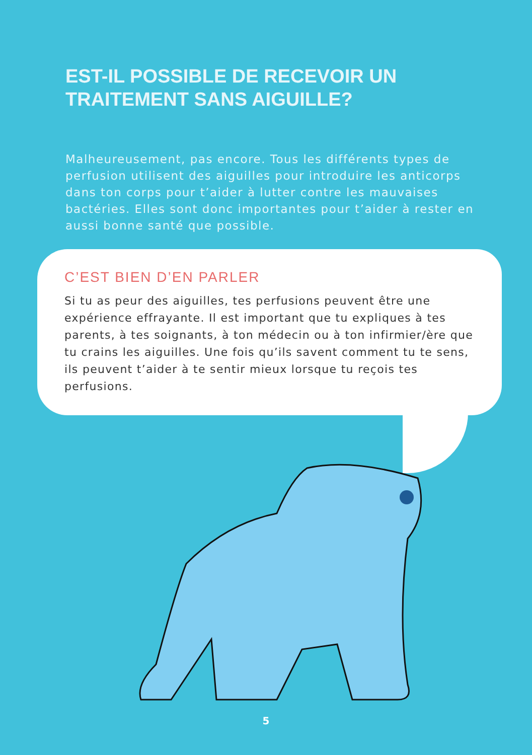EST-IL POSSIBLE DE RECEVOIR UN
TRAITEMENT SANS AIGUILLE?
Malheureusement, pas encore. Tous les différents types de perfusion utilisent des aiguilles pour introduire les anticorps dans ton corps pour t’aider à lutter contre les mauvaises bactéries. Elles sont donc importantes pour t’aider à rester en aussi bonne santé que possible.
C’EST BIEN D’EN PARLER
Si tu as peur des aiguilles, tes perfusions peuvent être une expérience effrayante. Il est important que tu expliques à tes parents, à tes soignants, à ton médecin ou à ton infirmier/ère que tu crains les aiguilles. Une fois qu’ils savent comment tu te sens, ils peuvent t’aider à te sentir mieux lorsque tu reçois tes perfusions.
5